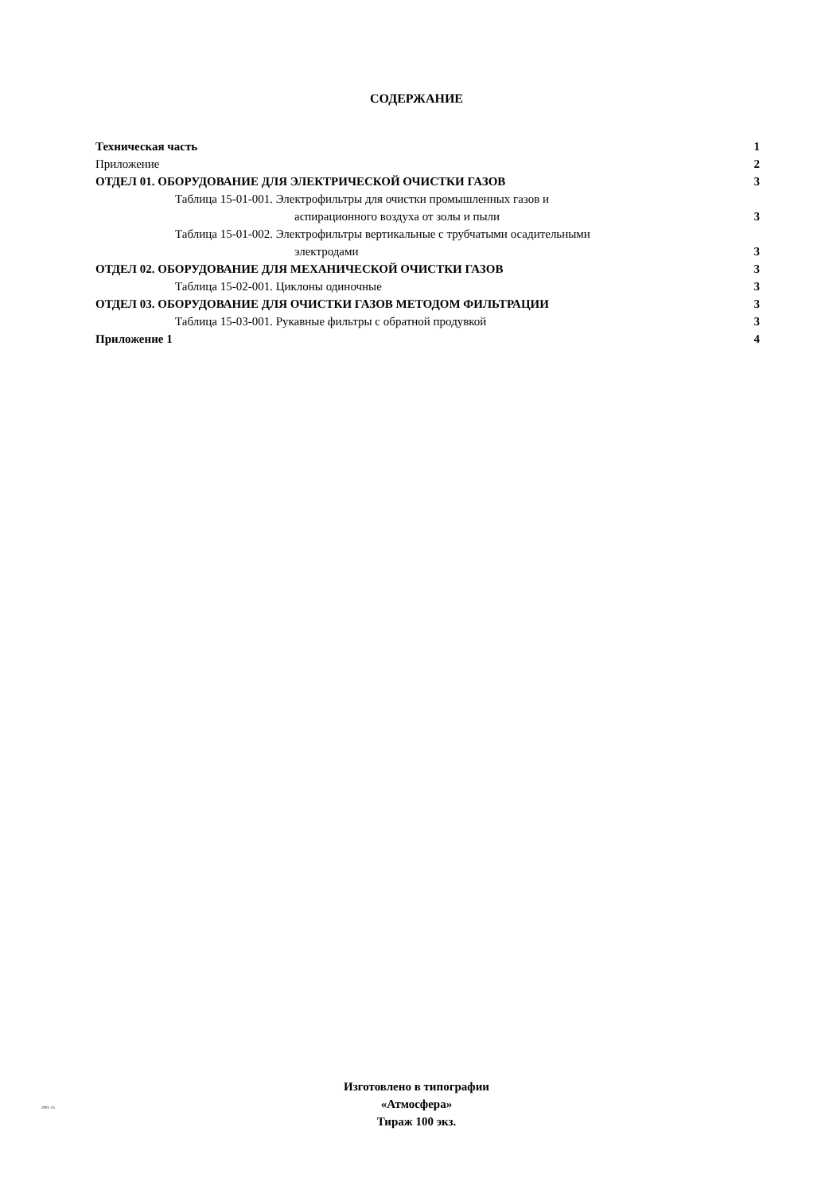СОДЕРЖАНИЕ
Техническая часть 1
Приложение 2
ОТДЕЛ 01. ОБОРУДОВАНИЕ ДЛЯ ЭЛЕКТРИЧЕСКОЙ ОЧИСТКИ ГАЗОВ 3
Таблица 15-01-001. Электрофильтры для очистки промышленных газов и
аспирационного воздуха от золы и пыли 3
Таблица 15-01-002. Электрофильтры вертикальные с трубчатыми осадительными
электродами 3
ОТДЕЛ 02. ОБОРУДОВАНИЕ ДЛЯ МЕХАНИЧЕСКОЙ ОЧИСТКИ ГАЗОВ 3
Таблица 15-02-001. Циклоны одиночные 3
ОТДЕЛ 03. ОБОРУДОВАНИЕ ДЛЯ ОЧИСТКИ ГАЗОВ МЕТОДОМ ФИЛЬТРАЦИИ 3
Таблица 15-03-001. Рукавные фильтры с обратной продувкой 3
Приложение 1 4
2001-15
Изготовлено в типографии
«Атмосфера»
Тираж 100 экз.